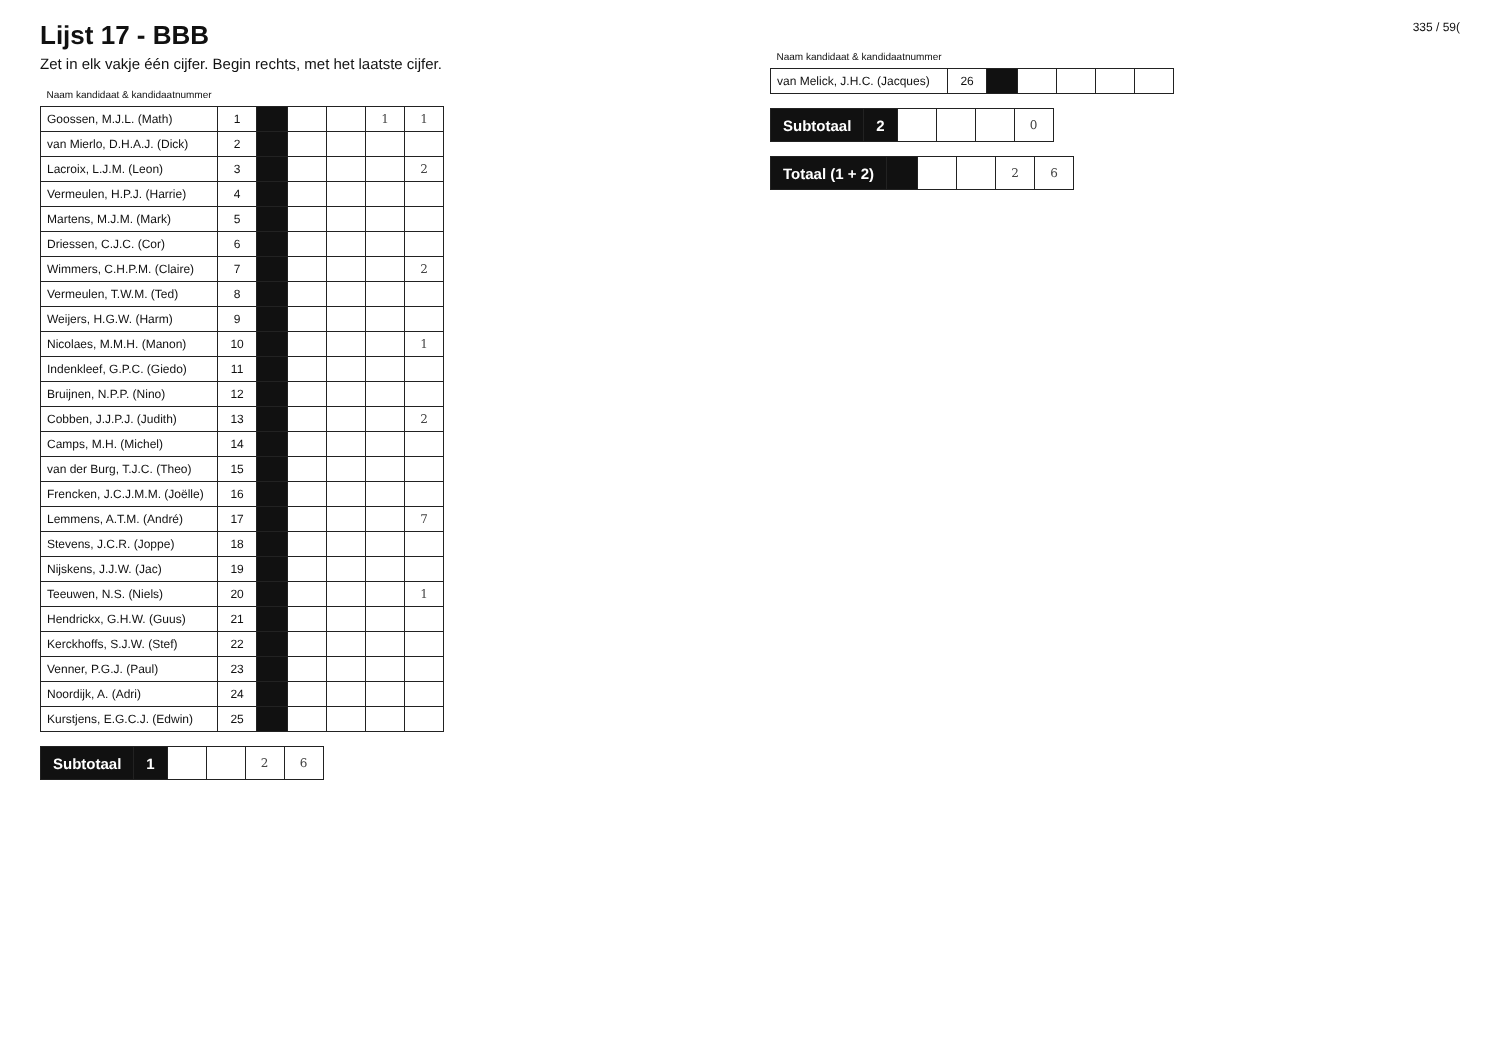Lijst 17 - BBB
Zet in elk vakje één cijfer. Begin rechts, met het laatste cijfer.
| Naam kandidaat & kandidaatnummer | | | | | | |
| --- | --- | --- | --- | --- | --- | --- |
| Goossen, M.J.L. (Math) | 1 | | | | 1 | 1 |
| van Mierlo, D.H.A.J. (Dick) | 2 | | | | | |
| Lacroix, L.J.M. (Leon) | 3 | | | | | 2 |
| Vermeulen, H.P.J. (Harrie) | 4 | | | | | |
| Martens, M.J.M. (Mark) | 5 | | | | | |
| Driessen, C.J.C. (Cor) | 6 | | | | | |
| Wimmers, C.H.P.M. (Claire) | 7 | | | | | 2 |
| Vermeulen, T.W.M. (Ted) | 8 | | | | | |
| Weijers, H.G.W. (Harm) | 9 | | | | | |
| Nicolaes, M.M.H. (Manon) | 10 | | | | | 1 |
| Indenkleef, G.P.C. (Giedo) | 11 | | | | | |
| Bruijnen, N.P.P. (Nino) | 12 | | | | | |
| Cobben, J.J.P.J. (Judith) | 13 | | | | | 2 |
| Camps, M.H. (Michel) | 14 | | | | | |
| van der Burg, T.J.C. (Theo) | 15 | | | | | |
| Frencken, J.C.J.M.M. (Joëlle) | 16 | | | | | |
| Lemmens, A.T.M. (André) | 17 | | | | | 7 |
| Stevens, J.C.R. (Joppe) | 18 | | | | | |
| Nijskens, J.J.W. (Jac) | 19 | | | | | |
| Teeuwen, N.S. (Niels) | 20 | | | | | 1 |
| Hendrickx, G.H.W. (Guus) | 21 | | | | | |
| Kerckhoffs, S.J.W. (Stef) | 22 | | | | | |
| Venner, P.G.J. (Paul) | 23 | | | | | |
| Noordijk, A. (Adri) | 24 | | | | | |
| Kurstjens, E.G.C.J. (Edwin) | 25 | | | | | |
| Subtotaal | 1 | | | 2 | 6 |
335 / 59(
| Naam kandidaat & kandidaatnummer | | | | | | |
| --- | --- | --- | --- | --- | --- | --- |
| van Melick, J.H.C. (Jacques) | 26 | | | | | |
| Subtotaal | 2 | | | | 0 |
| Totaal (1 + 2) | | | | 2 | 6 |